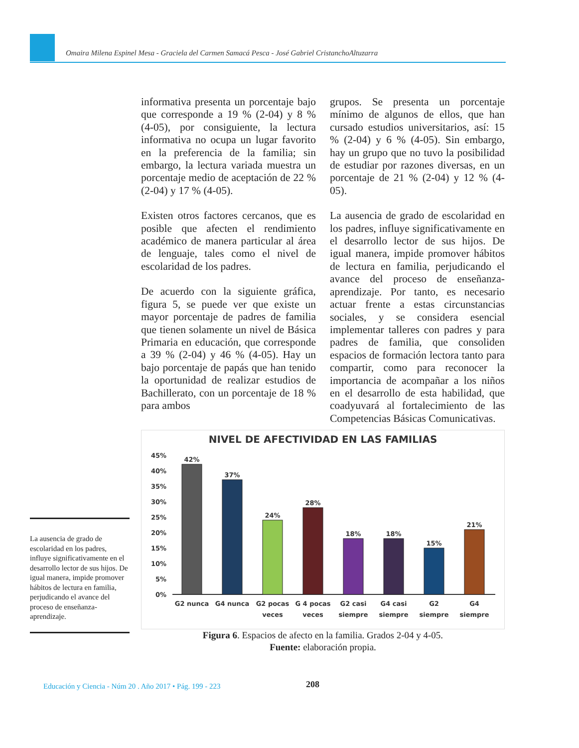Omaira Milena Espinel Mesa - Graciela del Carmen Samacá Pesca - José Gabriel CristanchoAltuzarra
informativa presenta un porcentaje bajo que corresponde a 19 % (2-04) y 8 % (4-05), por consiguiente, la lectura informativa no ocupa un lugar favorito en la preferencia de la familia; sin embargo, la lectura variada muestra un porcentaje medio de aceptación de 22 % (2-04) y 17 % (4-05).
Existen otros factores cercanos, que es posible que afecten el rendimiento académico de manera particular al área de lenguaje, tales como el nivel de escolaridad de los padres.
De acuerdo con la siguiente gráfica, figura 5, se puede ver que existe un mayor porcentaje de padres de familia que tienen solamente un nivel de Básica Primaria en educación, que corresponde a 39 % (2-04) y 46 % (4-05). Hay un bajo porcentaje de papás que han tenido la oportunidad de realizar estudios de Bachillerato, con un porcentaje de 18 % para ambos
grupos. Se presenta un porcentaje mínimo de algunos de ellos, que han cursado estudios universitarios, así: 15 % (2-04) y 6 % (4-05). Sin embargo, hay un grupo que no tuvo la posibilidad de estudiar por razones diversas, en un porcentaje de 21 % (2-04) y 12 % (4-05).
La ausencia de grado de escolaridad en los padres, influye significativamente en el desarrollo lector de sus hijos. De igual manera, impide promover hábitos de lectura en familia, perjudicando el avance del proceso de enseñanza-aprendizaje. Por tanto, es necesario actuar frente a estas circunstancias sociales, y se considera esencial implementar talleres con padres y para padres de familia, que consoliden espacios de formación lectora tanto para compartir, como para reconocer la importancia de acompañar a los niños en el desarrollo de esta habilidad, que coadyuvará al fortalecimiento de las Competencias Básicas Comunicativas.
La ausencia de grado de escolaridad en los padres, influye significativamente en el desarrollo lector de sus hijos. De igual manera, impide promover hábitos de lectura en familia, perjudicando el avance del proceso de enseñanza-aprendizaje.
NIVEL DE AFECTIVIDAD EN LAS FAMILIAS
45%
40%
35%
30%
25%
20%
15%
10%
5%
0%
42%
37%
24%
28%
18%
18%
15%
21%
G2 nunca
G4 nunca
G2 pocas
veces
G 4 pocas
veces
G2 casi
siempre
G4 casi
siempre
G2
siempre
G4
siempre
Figura 6. Espacios de afecto en la familia. Grados 2-04 y 4-05.
Fuente: elaboración propia.
Educación y Ciencia - Núm 20 . Año 2017 • Pág. 199 - 223
208